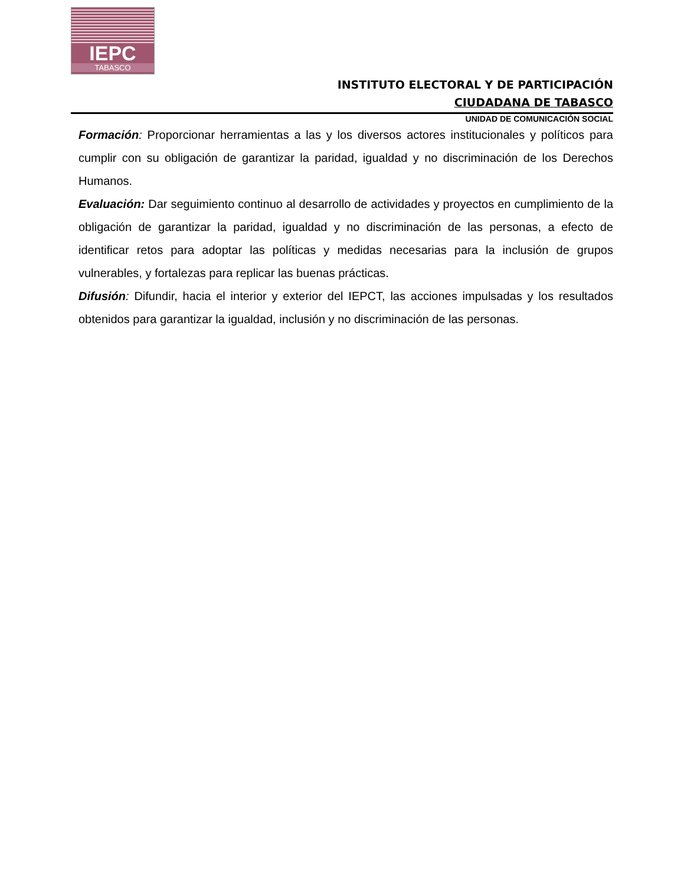IEPC
TABASCO
INSTITUTO ELECTORAL Y DE PARTICIPACIÓN
CIUDADANA DE TABASCO
UNIDAD DE COMUNICACIÓN SOCIAL
Formación: Proporcionar herramientas a las y los diversos actores institucionales y políticos para cumplir con su obligación de garantizar la paridad, igualdad y no discriminación de los Derechos Humanos.
Evaluación: Dar seguimiento continuo al desarrollo de actividades y proyectos en cumplimiento de la obligación de garantizar la paridad, igualdad y no discriminación de las personas, a efecto de identificar retos para adoptar las políticas y medidas necesarias para la inclusión de grupos vulnerables, y fortalezas para replicar las buenas prácticas.
Difusión: Difundir, hacia el interior y exterior del IEPCT, las acciones impulsadas y los resultados obtenidos para garantizar la igualdad, inclusión y no discriminación de las personas.